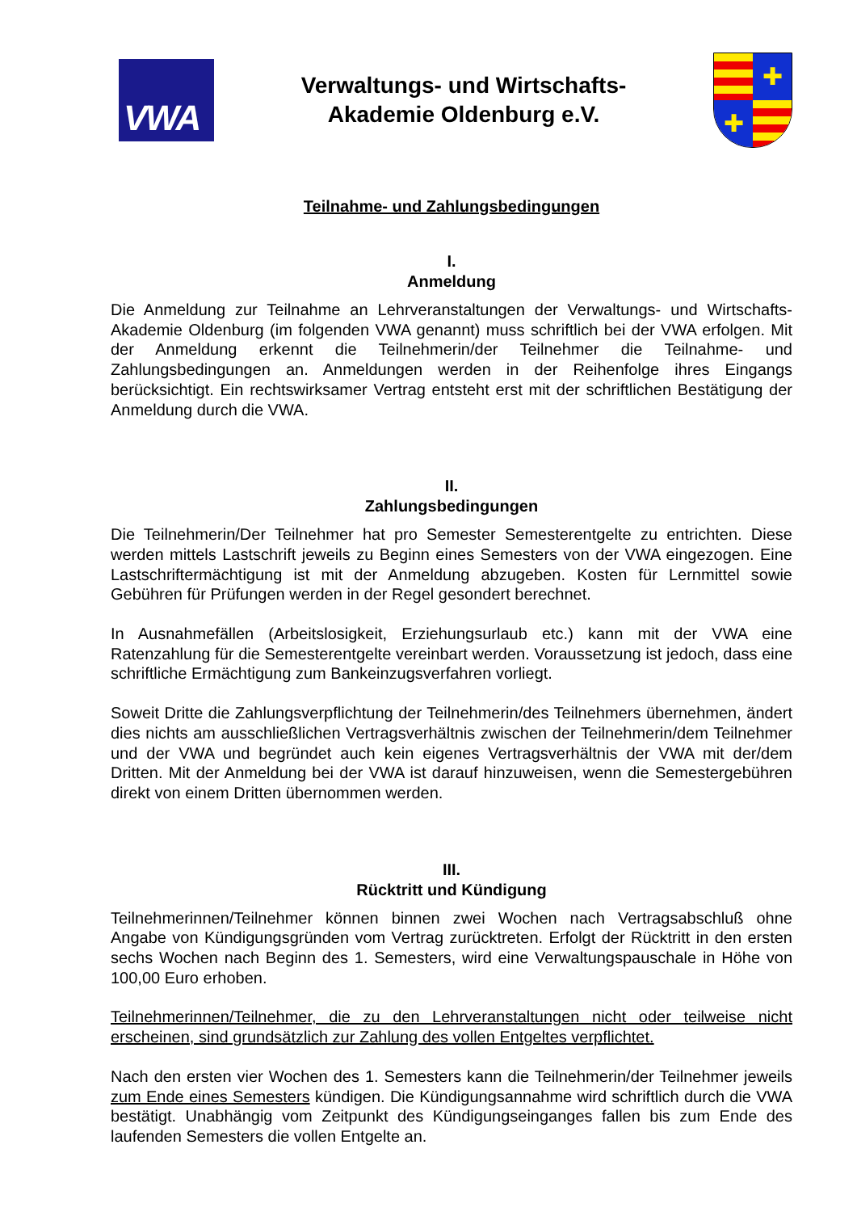VWA
Verwaltungs- und Wirtschafts-
Akademie Oldenburg e.V.
✚
✚
Teilnahme- und Zahlungsbedingungen
I.
Anmeldung
Die Anmeldung zur Teilnahme an Lehrveranstaltungen der Verwaltungs- und Wirtschafts-Akademie Oldenburg (im folgenden VWA genannt) muss schriftlich bei der VWA erfolgen. Mit der Anmeldung erkennt die Teilnehmerin/der Teilnehmer die Teilnahme- und Zahlungsbedingungen an. Anmeldungen werden in der Reihenfolge ihres Eingangs berücksichtigt. Ein rechtswirksamer Vertrag entsteht erst mit der schriftlichen Bestätigung der Anmeldung durch die VWA.
II.
Zahlungsbedingungen
Die Teilnehmerin/Der Teilnehmer hat pro Semester Semesterentgelte zu entrichten. Diese werden mittels Lastschrift jeweils zu Beginn eines Semesters von der VWA eingezogen. Eine Lastschriftermächtigung ist mit der Anmeldung abzugeben. Kosten für Lernmittel sowie Gebühren für Prüfungen werden in der Regel gesondert berechnet.
In Ausnahmefällen (Arbeitslosigkeit, Erziehungsurlaub etc.) kann mit der VWA eine Ratenzahlung für die Semesterentgelte vereinbart werden. Voraussetzung ist jedoch, dass eine schriftliche Ermächtigung zum Bankeinzugsverfahren vorliegt.
Soweit Dritte die Zahlungsverpflichtung der Teilnehmerin/des Teilnehmers übernehmen, ändert dies nichts am ausschließlichen Vertragsverhältnis zwischen der Teilnehmerin/dem Teilnehmer und der VWA und begründet auch kein eigenes Vertragsverhältnis der VWA mit der/dem Dritten. Mit der Anmeldung bei der VWA ist darauf hinzuweisen, wenn die Semestergebühren direkt von einem Dritten übernommen werden.
III.
Rücktritt und Kündigung
Teilnehmerinnen/Teilnehmer können binnen zwei Wochen nach Vertragsabschluß ohne Angabe von Kündigungsgründen vom Vertrag zurücktreten. Erfolgt der Rücktritt in den ersten sechs Wochen nach Beginn des 1. Semesters, wird eine Verwaltungspauschale in Höhe von 100,00 Euro erhoben.
Teilnehmerinnen/Teilnehmer, die zu den Lehrveranstaltungen nicht oder teilweise nicht erscheinen, sind grundsätzlich zur Zahlung des vollen Entgeltes verpflichtet.
Nach den ersten vier Wochen des 1. Semesters kann die Teilnehmerin/der Teilnehmer jeweils zum Ende eines Semesters kündigen. Die Kündigungsannahme wird schriftlich durch die VWA bestätigt. Unabhängig vom Zeitpunkt des Kündigungseinganges fallen bis zum Ende des laufenden Semesters die vollen Entgelte an.